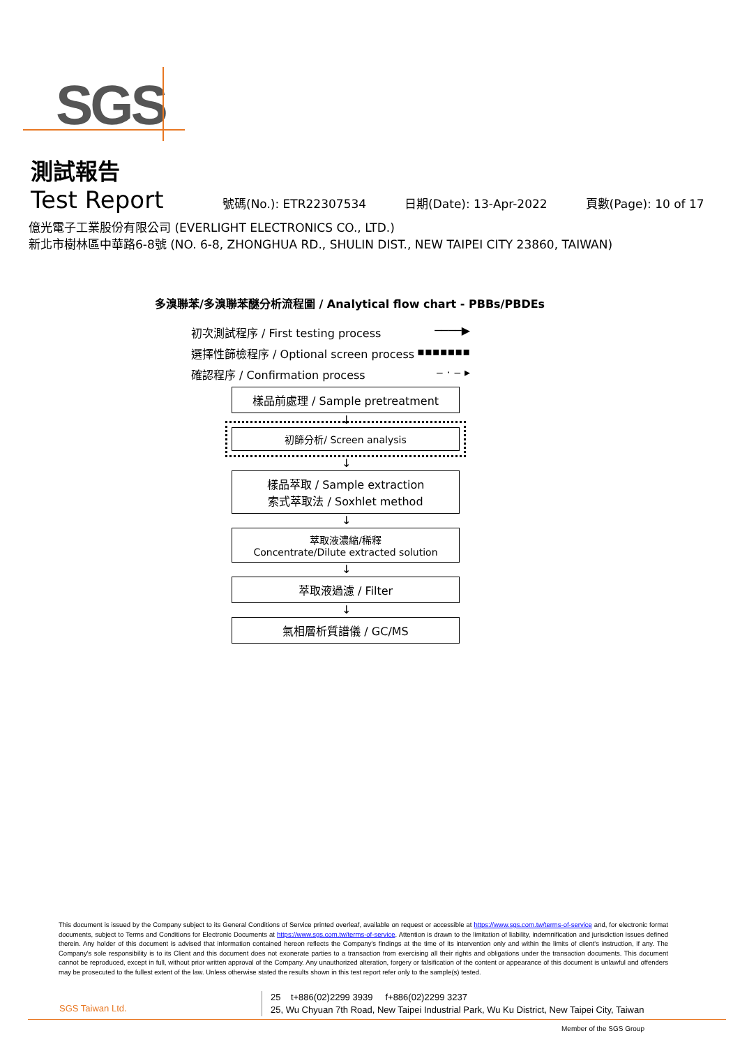SGS
測試報告
Test Report
號碼(No.): ETR22307534 日期(Date): 13-Apr-2022 頁數(Page): 10 of 17
億光電子工業股份有限公司 (EVERLIGHT ELECTRONICS CO., LTD.)
新北市樹林區中華路6-8號 (NO. 6-8, ZHONGHUA RD., SHULIN DIST., NEW TAIPEI CITY 23860, TAIWAN)
多溴聯苯/多溴聯苯醚分析流程圖 / Analytical flow chart - PBBs/PBDEs
初次測試程序 / First testing process ────▶
選擇性篩檢程序 / Optional screen process ▪▪▪▪▪▪▪
確認程序 / Confirmation process ‒ · ‒ ▸
樣品前處理 / Sample pretreatment
↓
初篩分析/ Screen analysis
↓
樣品萃取 / Sample extraction
索式萃取法 / Soxhlet method
↓
萃取液濃縮/稀釋
Concentrate/Dilute extracted solution
↓
萃取液過濾 / Filter
↓
氣相層析質譜儀 / GC/MS
This document is issued by the Company subject to its General Conditions of Service printed overleaf, available on request or accessible at https://www.sgs.com.tw/terms-of-service and, for electronic format documents, subject to Terms and Conditions for Electronic Documents at https://www.sgs.com.tw/terms-of-service. Attention is drawn to the limitation of liability, indemnification and jurisdiction issues defined therein. Any holder of this document is advised that information contained hereon reflects the Company's findings at the time of its intervention only and within the limits of client's instruction, if any. The Company's sole responsibility is to its Client and this document does not exonerate parties to a transaction from exercising all their rights and obligations under the transaction documents. This document cannot be reproduced, except in full, without prior written approval of the Company. Any unauthorized alteration, forgery or falsification of the content or appearance of this document is unlawful and offenders may be prosecuted to the fullest extent of the law. Unless otherwise stated the results shown in this test report refer only to the sample(s) tested.
SGS Taiwan Ltd.
25 t+886(02)2299 3939 f+886(02)2299 3237
25, Wu Chyuan 7th Road, New Taipei Industrial Park, Wu Ku District, New Taipei City, Taiwan
Member of the SGS Group